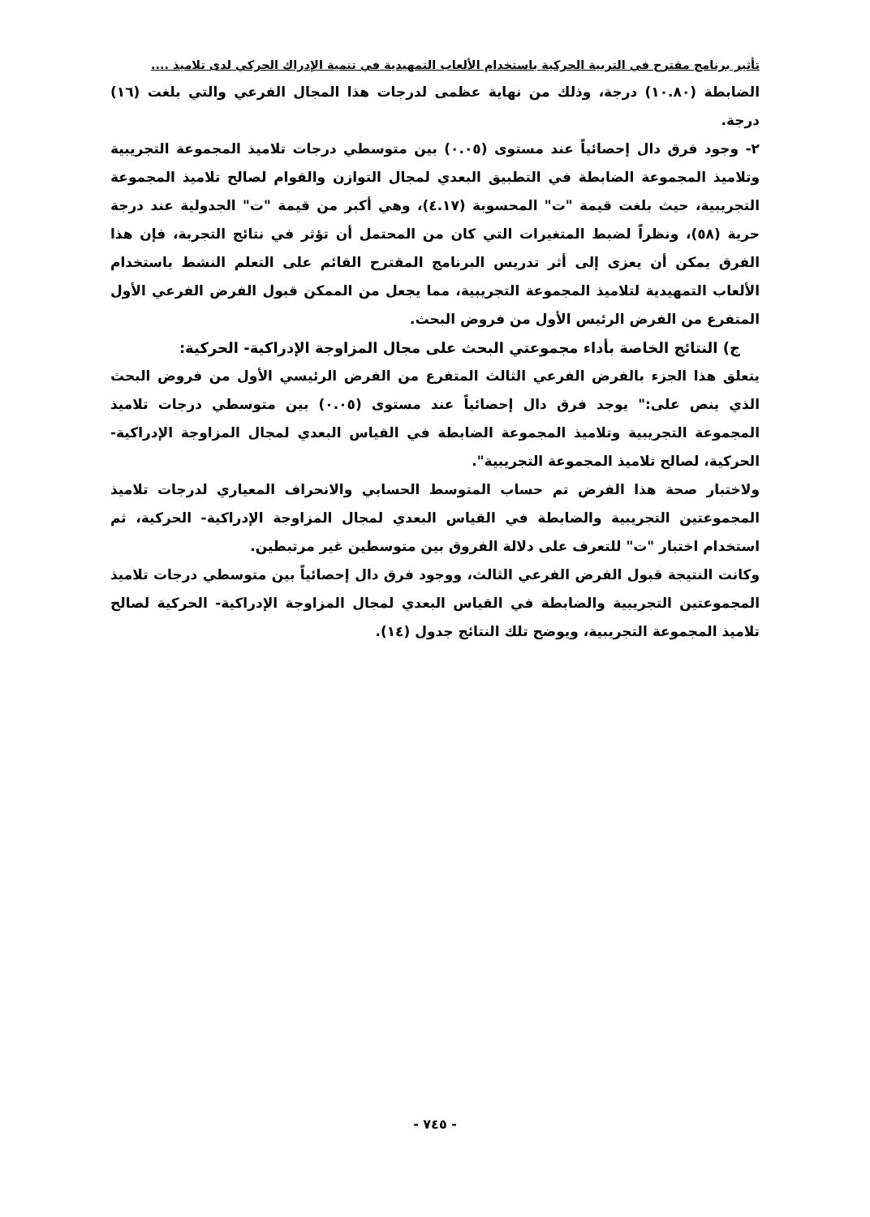تأثير برنامج مقترح في التربية الحركية باستخدام الألعاب التمهيدية في تنمية الإدراك الحركي لدى تلاميذ ....
الضابطة (١٠.٨٠) درجة، وذلك من نهاية عظمى لدرجات هذا المجال الفرعي والتي بلغت (١٦) درجة.
٢- وجود فرق دال إحصائياً عند مستوى (٠.٠٥) بين متوسطي درجات تلاميذ المجموعة التجريبية وتلاميذ المجموعة الضابطة في التطبيق البعدي لمجال التوازن والقوام لصالح تلاميذ المجموعة التجريبية، حيث بلغت قيمة "ت" المحسوبة (٤.١٧)، وهي أكبر من قيمة "ت" الجدولية عند درجة حرية (٥٨)، ونظراً لضبط المتغيرات التي كان من المحتمل أن تؤثر في نتائج التجربة، فإن هذا الفرق يمكن أن يعزى إلى أثر تدريس البرنامج المقترح القائم على التعلم النشط باستخدام الألعاب التمهيدية لتلاميذ المجموعة التجريبية، مما يجعل من الممكن قبول الفرض الفرعي الأول المتفرع من الفرض الرئيس الأول من فروض البحث.
ج) النتائج الخاصة بأداء مجموعتي البحث على مجال المزاوجة الإدراكية- الحركية:
يتعلق هذا الجزء بالفرض الفرعي الثالث المتفرع من الفرض الرئيسي الأول من فروض البحث الذي ينص على:" يوجد فرق دال إحصائياً عند مستوى (٠.٠٥) بين متوسطي درجات تلاميذ المجموعة التجريبية وتلاميذ المجموعة الضابطة في القياس البعدي لمجال المزاوجة الإدراكية- الحركية، لصالح تلاميذ المجموعة التجريبية".
ولاختبار صحة هذا الفرض تم حساب المتوسط الحسابي والانحراف المعياري لدرجات تلاميذ المجموعتين التجريبية والضابطة في القياس البعدي لمجال المزاوجة الإدراكية- الحركية، ثم استخدام اختبار "ت" للتعرف على دلالة الفروق بين متوسطين غير مرتبطين.
وكانت النتيجة قبول الفرض الفرعي الثالث، ووجود فرق دال إحصائياً بين متوسطي درجات تلاميذ المجموعتين التجريبية والضابطة في القياس البعدي لمجال المزاوجة الإدراكية- الحركية لصالح تلاميذ المجموعة التجريبية، ويوضح تلك النتائج جدول (١٤).
- ٧٤٥ -